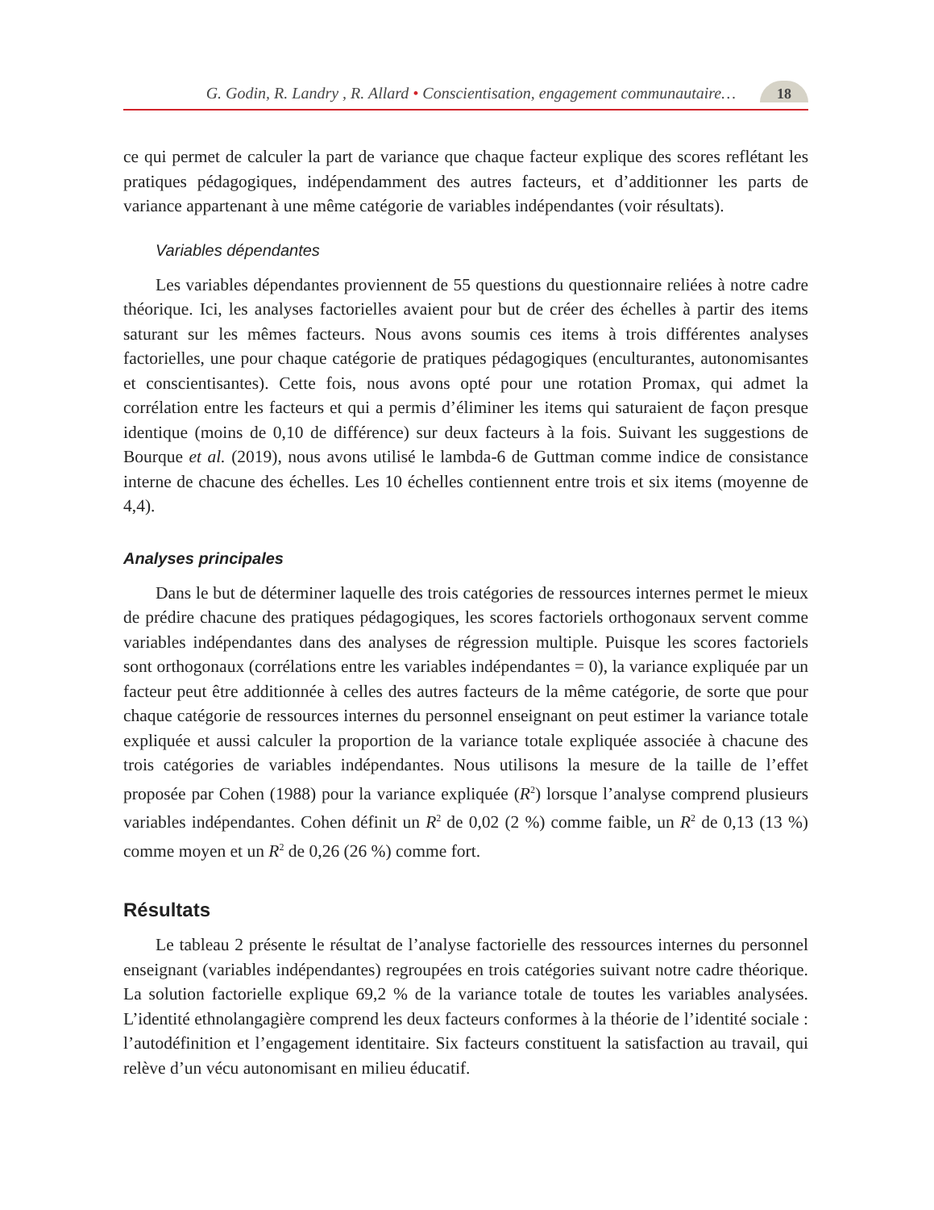G. Godin, R. Landry , R. Allard • Conscientisation, engagement communautaire… 18
ce qui permet de calculer la part de variance que chaque facteur explique des scores reflétant les pratiques pédagogiques, indépendamment des autres facteurs, et d’additionner les parts de variance appartenant à une même catégorie de variables indépendantes (voir résultats).
Variables dépendantes
Les variables dépendantes proviennent de 55 questions du questionnaire reliées à notre cadre théorique. Ici, les analyses factorielles avaient pour but de créer des échelles à partir des items saturant sur les mêmes facteurs. Nous avons soumis ces items à trois différentes analyses factorielles, une pour chaque catégorie de pratiques pédagogiques (enculturantes, autonomisantes et conscientisantes). Cette fois, nous avons opté pour une rotation Promax, qui admet la corrélation entre les facteurs et qui a permis d’éliminer les items qui saturaient de façon presque identique (moins de 0,10 de différence) sur deux facteurs à la fois. Suivant les suggestions de Bourque et al. (2019), nous avons utilisé le lambda-6 de Guttman comme indice de consistance interne de chacune des échelles. Les 10 échelles contiennent entre trois et six items (moyenne de 4,4).
Analyses principales
Dans le but de déterminer laquelle des trois catégories de ressources internes permet le mieux de prédire chacune des pratiques pédagogiques, les scores factoriels orthogonaux servent comme variables indépendantes dans des analyses de régression multiple. Puisque les scores factoriels sont orthogonaux (corrélations entre les variables indépendantes = 0), la variance expliquée par un facteur peut être additionnée à celles des autres facteurs de la même catégorie, de sorte que pour chaque catégorie de ressources internes du personnel enseignant on peut estimer la variance totale expliquée et aussi calculer la proportion de la variance totale expliquée associée à chacune des trois catégories de variables indépendantes. Nous utilisons la mesure de la taille de l’effet proposée par Cohen (1988) pour la variance expliquée (R<sup>2</sup>) lorsque l’analyse comprend plusieurs variables indépendantes. Cohen définit un R<sup>2</sup> de 0,02 (2 %) comme faible, un R<sup>2</sup> de 0,13 (13 %) comme moyen et un R<sup>2</sup> de 0,26 (26 %) comme fort.
Résultats
Le tableau 2 présente le résultat de l’analyse factorielle des ressources internes du personnel enseignant (variables indépendantes) regroupées en trois catégories suivant notre cadre théorique. La solution factorielle explique 69,2 % de la variance totale de toutes les variables analysées. L’identité ethnolangagière comprend les deux facteurs conformes à la théorie de l’identité sociale : l’autodéfinition et l’engagement identitaire. Six facteurs constituent la satisfaction au travail, qui relève d’un vécu autonomisant en milieu éducatif.